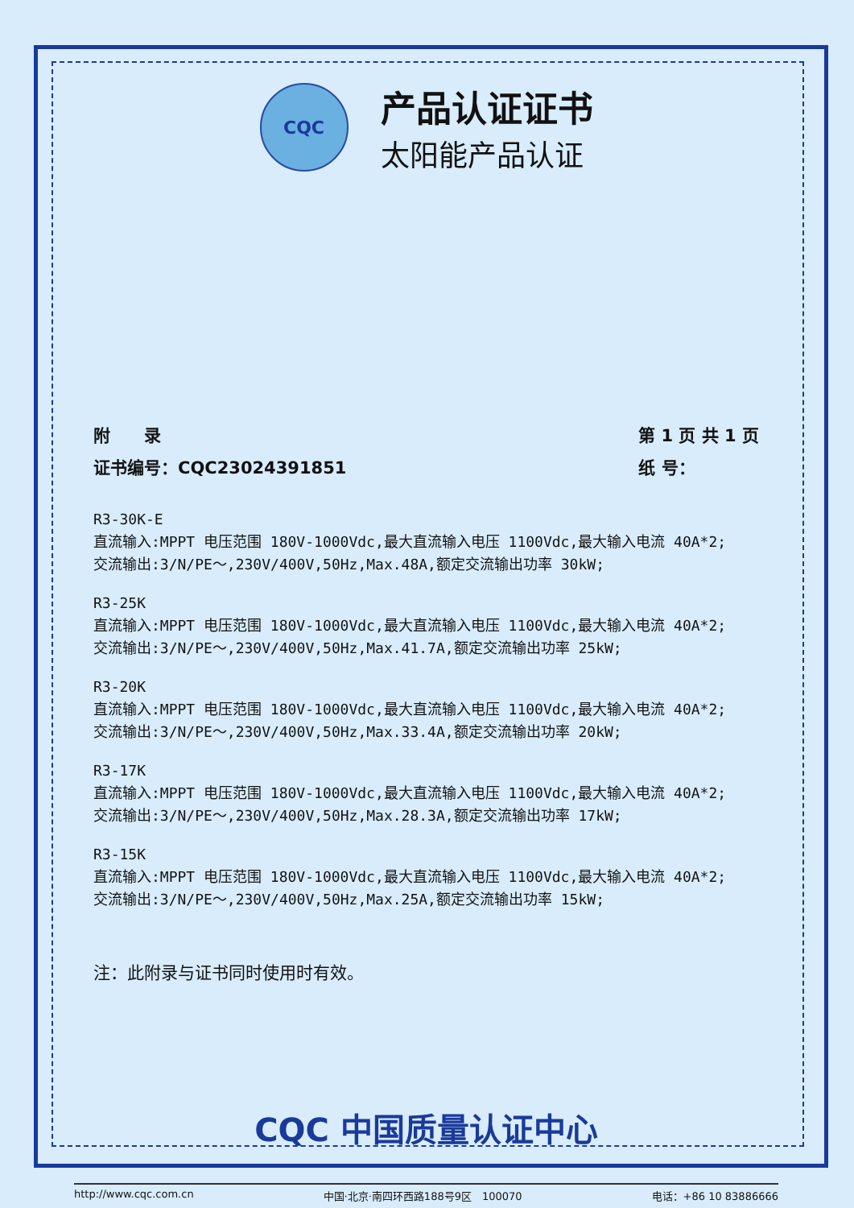CQC
产品认证证书
太阳能产品认证
附　　录
证书编号：CQC23024391851
第 1 页 共 1 页
纸 号：
R3-30K-E
直流输入:MPPT 电压范围 180V-1000Vdc,最大直流输入电压 1100Vdc,最大输入电流 40A*2;
交流输出:3/N/PE～,230V/400V,50Hz,Max.48A,额定交流输出功率 30kW;
R3-25K
直流输入:MPPT 电压范围 180V-1000Vdc,最大直流输入电压 1100Vdc,最大输入电流 40A*2;
交流输出:3/N/PE～,230V/400V,50Hz,Max.41.7A,额定交流输出功率 25kW;
R3-20K
直流输入:MPPT 电压范围 180V-1000Vdc,最大直流输入电压 1100Vdc,最大输入电流 40A*2;
交流输出:3/N/PE～,230V/400V,50Hz,Max.33.4A,额定交流输出功率 20kW;
R3-17K
直流输入:MPPT 电压范围 180V-1000Vdc,最大直流输入电压 1100Vdc,最大输入电流 40A*2;
交流输出:3/N/PE～,230V/400V,50Hz,Max.28.3A,额定交流输出功率 17kW;
R3-15K
直流输入:MPPT 电压范围 180V-1000Vdc,最大直流输入电压 1100Vdc,最大输入电流 40A*2;
交流输出:3/N/PE～,230V/400V,50Hz,Max.25A,额定交流输出功率 15kW;
注：此附录与证书同时使用时有效。
CQC 中国质量认证中心
http://www.cqc.com.cn 中国·北京·南四环西路188号9区　100070 电话：+86 10 83886666